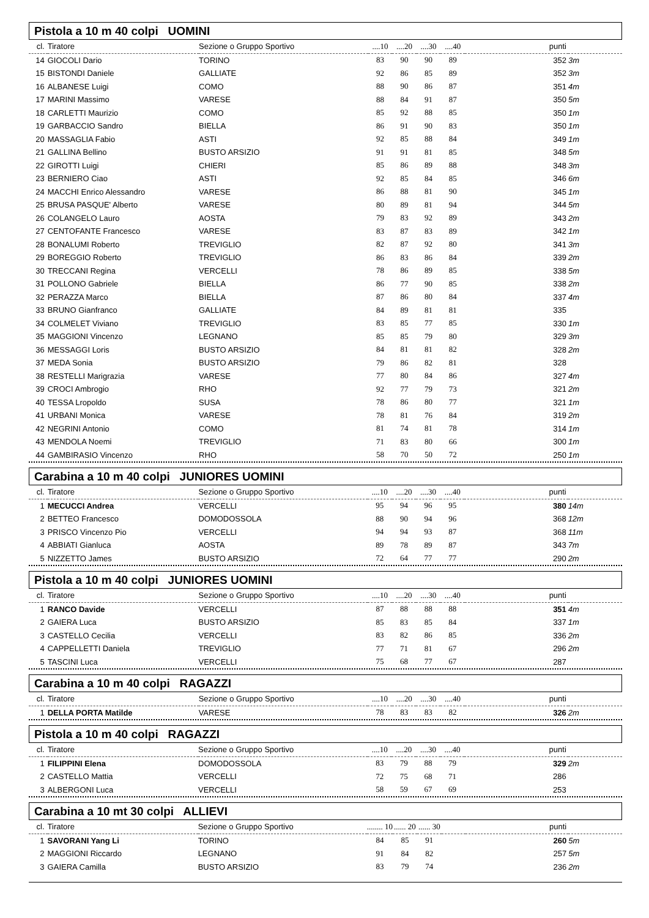Pistola a 10 m 40 colpi UOMINI
| cl. | Tiratore | Sezione o Gruppo Sportivo | ....10 | ....20 | ....30 | ....40 | punti | |
| --- | --- | --- | --- | --- | --- | --- | --- | --- |
| 14 | GIOCOLI Dario | TORINO | 83 | 90 | 90 | 89 | 352 | 3m |
| 15 | BISTONDI Daniele | GALLIATE | 92 | 86 | 85 | 89 | 352 | 3m |
| 16 | ALBANESE Luigi | COMO | 88 | 90 | 86 | 87 | 351 | 4m |
| 17 | MARINI Massimo | VARESE | 88 | 84 | 91 | 87 | 350 | 5m |
| 18 | CARLETTI Maurizio | COMO | 85 | 92 | 88 | 85 | 350 | 1m |
| 19 | GARBACCIO Sandro | BIELLA | 86 | 91 | 90 | 83 | 350 | 1m |
| 20 | MASSAGLIA Fabio | ASTI | 92 | 85 | 88 | 84 | 349 | 1m |
| 21 | GALLINA Bellino | BUSTO ARSIZIO | 91 | 91 | 81 | 85 | 348 | 5m |
| 22 | GIROTTI Luigi | CHIERI | 85 | 86 | 89 | 88 | 348 | 3m |
| 23 | BERNIERO Ciao | ASTI | 92 | 85 | 84 | 85 | 346 | 6m |
| 24 | MACCHI Enrico Alessandro | VARESE | 86 | 88 | 81 | 90 | 345 | 1m |
| 25 | BRUSA PASQUE' Alberto | VARESE | 80 | 89 | 81 | 94 | 344 | 5m |
| 26 | COLANGELO Lauro | AOSTA | 79 | 83 | 92 | 89 | 343 | 2m |
| 27 | CENTOFANTE Francesco | VARESE | 83 | 87 | 83 | 89 | 342 | 1m |
| 28 | BONALUMI Roberto | TREVIGLIO | 82 | 87 | 92 | 80 | 341 | 3m |
| 29 | BOREGGIO Roberto | TREVIGLIO | 86 | 83 | 86 | 84 | 339 | 2m |
| 30 | TRECCANI Regina | VERCELLI | 78 | 86 | 89 | 85 | 338 | 5m |
| 31 | POLLONO Gabriele | BIELLA | 86 | 77 | 90 | 85 | 338 | 2m |
| 32 | PERAZZA Marco | BIELLA | 87 | 86 | 80 | 84 | 337 | 4m |
| 33 | BRUNO Gianfranco | GALLIATE | 84 | 89 | 81 | 81 | 335 | |
| 34 | COLMELET Viviano | TREVIGLIO | 83 | 85 | 77 | 85 | 330 | 1m |
| 35 | MAGGIONI Vincenzo | LEGNANO | 85 | 85 | 79 | 80 | 329 | 3m |
| 36 | MESSAGGI Loris | BUSTO ARSIZIO | 84 | 81 | 81 | 82 | 328 | 2m |
| 37 | MEDA Sonia | BUSTO ARSIZIO | 79 | 86 | 82 | 81 | 328 | |
| 38 | RESTELLI Marigrazia | VARESE | 77 | 80 | 84 | 86 | 327 | 4m |
| 39 | CROCI Ambrogio | RHO | 92 | 77 | 79 | 73 | 321 | 2m |
| 40 | TESSA Lropoldo | SUSA | 78 | 86 | 80 | 77 | 321 | 1m |
| 41 | URBANI Monica | VARESE | 78 | 81 | 76 | 84 | 319 | 2m |
| 42 | NEGRINI Antonio | COMO | 81 | 74 | 81 | 78 | 314 | 1m |
| 43 | MENDOLA Noemi | TREVIGLIO | 71 | 83 | 80 | 66 | 300 | 1m |
| 44 | GAMBIRASIO Vincenzo | RHO | 58 | 70 | 50 | 72 | 250 | 1m |
Carabina a 10 m 40 colpi JUNIORES UOMINI
| cl. | Tiratore | Sezione o Gruppo Sportivo | ....10 | ....20 | ....30 | ....40 | punti | |
| --- | --- | --- | --- | --- | --- | --- | --- | --- |
| 1 | MECUCCI Andrea | VERCELLI | 95 | 94 | 96 | 95 | 380 | 14m |
| 2 | BETTEO Francesco | DOMODOSSOLA | 88 | 90 | 94 | 96 | 368 | 12m |
| 3 | PRISCO Vincenzo Pio | VERCELLI | 94 | 94 | 93 | 87 | 368 | 11m |
| 4 | ABBIATI Gianluca | AOSTA | 89 | 78 | 89 | 87 | 343 | 7m |
| 5 | NIZZETTO James | BUSTO ARSIZIO | 72 | 64 | 77 | 77 | 290 | 2m |
Pistola a 10 m 40 colpi JUNIORES UOMINI
| cl. | Tiratore | Sezione o Gruppo Sportivo | ....10 | ....20 | ....30 | ....40 | punti | |
| --- | --- | --- | --- | --- | --- | --- | --- | --- |
| 1 | RANCO Davide | VERCELLI | 87 | 88 | 88 | 88 | 351 | 4m |
| 2 | GAIERA Luca | BUSTO ARSIZIO | 85 | 83 | 85 | 84 | 337 | 1m |
| 3 | CASTELLO Cecilia | VERCELLI | 83 | 82 | 86 | 85 | 336 | 2m |
| 4 | CAPPELLETTI Daniela | TREVIGLIO | 77 | 71 | 81 | 67 | 296 | 2m |
| 5 | TASCINI Luca | VERCELLI | 75 | 68 | 77 | 67 | 287 | |
Carabina a 10 m 40 colpi RAGAZZI
| cl. | Tiratore | Sezione o Gruppo Sportivo | ....10 | ....20 | ....30 | ....40 | punti | |
| --- | --- | --- | --- | --- | --- | --- | --- | --- |
| 1 | DELLA PORTA Matilde | VARESE | 78 | 83 | 83 | 82 | 326 | 2m |
Pistola a 10 m 40 colpi RAGAZZI
| cl. | Tiratore | Sezione o Gruppo Sportivo | ....10 | ....20 | ....30 | ....40 | punti | |
| --- | --- | --- | --- | --- | --- | --- | --- | --- |
| 1 | FILIPPINI Elena | DOMODOSSOLA | 83 | 79 | 88 | 79 | 329 | 2m |
| 2 | CASTELLO Mattia | VERCELLI | 72 | 75 | 68 | 71 | 286 | |
| 3 | ALBERGONI Luca | VERCELLI | 58 | 59 | 67 | 69 | 253 | |
Carabina a 10 mt 30 colpi ALLIEVI
| cl. | Tiratore | Sezione o Gruppo Sportivo | ........ 10 | ...... 20 | ...... 30 | | punti | |
| --- | --- | --- | --- | --- | --- | --- | --- | --- |
| 1 | SAVORANI Yang Li | TORINO | 84 | 85 | 91 | | 260 | 5m |
| 2 | MAGGIONI Riccardo | LEGNANO | 91 | 84 | 82 | | 257 | 5m |
| 3 | GAIERA Camilla | BUSTO ARSIZIO | 83 | 79 | 74 | | 236 | 2m |